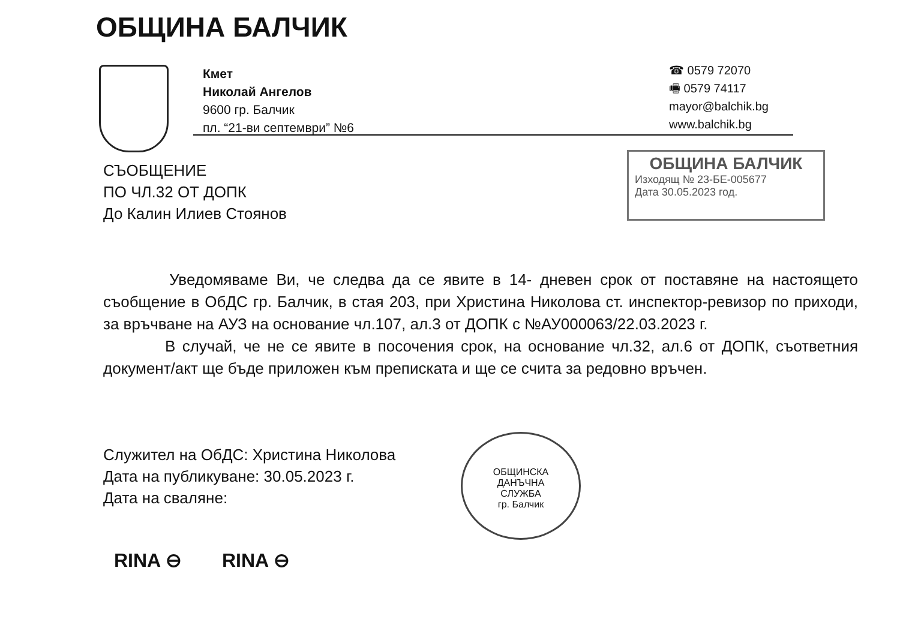ОБЩИНА БАЛЧИК
Кмет
Николай Ангелов
9600 гр. Балчик
пл. “21-ви септември” №6
☎ 0579 72070
🖷 0579 74117
mayor@balchik.bg
www.balchik.bg
СЪОБЩЕНИЕ
ПО ЧЛ.32 ОТ ДОПК
До Калин Илиев Стоянов
ОБЩИНА БАЛЧИК
Изходящ № 23-БЕ-005677
Дата 30.05.2023 год.
Уведомяваме Ви, че следва да се явите в 14- дневен срок от поставяне на настоящето съобщение в ОбДС гр. Балчик, в стая 203, при Христина Николова ст. инспектор-ревизор по приходи, за връчване на АУЗ на основание чл.107, ал.3 от ДОПК с №АУ000063/22.03.2023 г.
В случай, че не се явите в посочения срок, на основание чл.32, ал.6 от ДОПК, съответния документ/акт ще бъде приложен към преписката и ще се счита за редовно връчен.
Служител на ОбДС: Христина Николова
Дата на публикуване: 30.05.2023 г.
Дата на сваляне:
ОБЩИНСКА
ДАНЪЧНА
СЛУЖБА
гр. Балчик
RINA ⊖ RINA ⊖